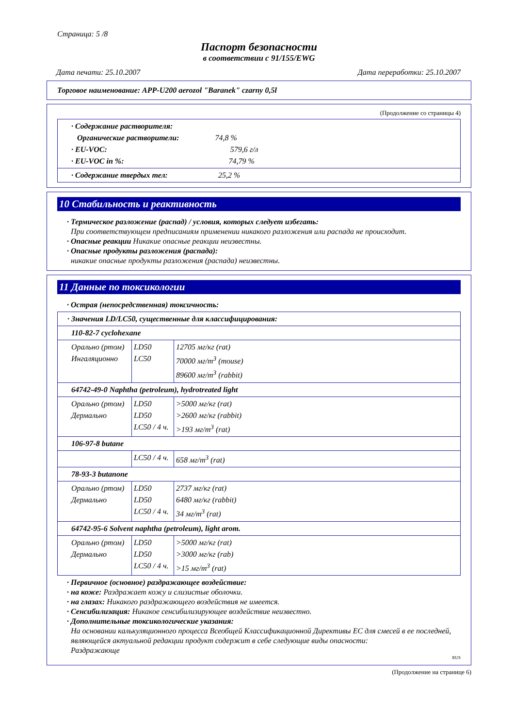Страница: 5 /8
Паспорт безопасности
в соответствии с 91/155/EWG
Дата печати: 25.10.2007 Дата переработки: 25.10.2007
Торговое наименование: APP-U200 aerozol "Baranek" czarny 0,5l
(Продолжение со страницы 4)
| · Содержание растворителя: Органические растворители: 74,8 % · EU-VOC: 579,6 г/л · EU-VOC in %: 74,79 % |
| · Содержание твердых тел: 25,2 % |
10 Стабильность и реактивность
· Термическое разложение (распад) / условия, которых следует избегать:
При соответствующем предписаниям применении никакого разложения или распада не происходит.
· Опасные реакции Никакие опасные реакции неизвестны.
· Опасные продукты разложения (распада):
никакие опасные продукты разложения (распада) неизвестны.
11 Данные по токсикологии
· Острая (непосредственная) токсичность:
| · Значения LD/LC50, существенные для классифицирования: | | |
| 110-82-7 cyclohexane | | |
| Орально (ртом) Ингаляционно | LD50 LC50 | 12705 мг/кг (rat) 70000 мг/m<sup>3</sup> (mouse) 89600 мг/m<sup>3</sup> (rabbit) |
| 64742-49-0 Naphtha (petroleum), hydrotreated light | | |
| Орально (ртом) Дермально | LD50 LD50 LC50 / 4 ч. | >5000 мг/кг (rat) >2600 мг/кг (rabbit) >193 мг/m<sup>3</sup> (rat) |
| 106-97-8 butane | | |
| | LC50 / 4 ч. | 658 мг/m<sup>3</sup> (rat) |
| 78-93-3 butanone | | |
| Орально (ртом) Дермально | LD50 LD50 LC50 / 4 ч. | 2737 мг/кг (rat) 6480 мг/кг (rabbit) 34 мг/m<sup>3</sup> (rat) |
| 64742-95-6 Solvent naphtha (petroleum), light arom. | | |
| Орально (ртом) Дермально | LD50 LD50 LC50 / 4 ч. | >5000 мг/кг (rat) >3000 мг/кг (rab) >15 мг/m<sup>3</sup> (rat) |
· Первичное (основное) раздражающее воздействие:
· на коже: Раздражает кожу и слизистые оболочки.
· на глазах: Никакого раздражающего воздействия не имеется.
· Сенсибилизация: Никакое сенсибилизирующее воздействие неизвестно.
· Дополнительные токсикологические указания:
На основании калькуляционного процесса Всеобщей Классификационной Директивы ЕС для смесей в ее последней, являющейся актуальной редакции продукт содержит в себе следующие виды опасности:
Раздражающе
RUS
(Продолжение на странице 6)